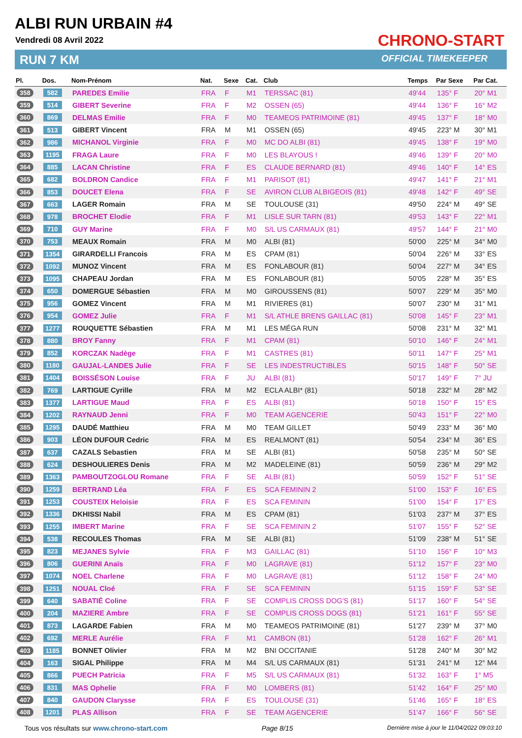ALBI RUN URBAIN #4
Vendredi 08 Avril 2022
RUN 7 KM
CHRONO-START
OFFICIAL TIMEKEEPER
| Pl. | Dos. | Nom-Prénom | Nat. | Sexe | Cat. | Club | Temps | Par Sexe | Par Cat. |
| --- | --- | --- | --- | --- | --- | --- | --- | --- | --- |
| 358 | 582 | PAREDES Emilie | FRA | F | M1 | TERSSAC (81) | 49'44 | 135° F | 20° M1 |
| 359 | 514 | GIBERT Severine | FRA | F | M2 | OSSEN (65) | 49'44 | 136° F | 16° M2 |
| 360 | 869 | DELMAS Emilie | FRA | F | M0 | TEAMEOS PATRIMOINE (81) | 49'45 | 137° F | 18° M0 |
| 361 | 513 | GIBERT Vincent | FRA | M | M1 | OSSEN (65) | 49'45 | 223° M | 30° M1 |
| 362 | 986 | MICHANOL Virginie | FRA | F | M0 | MC DO ALBI (81) | 49'45 | 138° F | 19° M0 |
| 363 | 1195 | FRAGA Laure | FRA | F | M0 | LES BLAYOUS ! | 49'46 | 139° F | 20° M0 |
| 364 | 885 | LACAN Christine | FRA | F | ES | CLAUDE BERNARD (81) | 49'46 | 140° F | 14° ES |
| 365 | 682 | BOLDRON Candice | FRA | F | M1 | PARISOT (81) | 49'47 | 141° F | 21° M1 |
| 366 | 853 | DOUCET Elena | FRA | F | SE | AVIRON CLUB ALBIGEOIS (81) | 49'48 | 142° F | 49° SE |
| 367 | 663 | LAGER Romain | FRA | M | SE | TOULOUSE (31) | 49'50 | 224° M | 49° SE |
| 368 | 978 | BROCHET Elodie | FRA | F | M1 | LISLE SUR TARN (81) | 49'53 | 143° F | 22° M1 |
| 369 | 710 | GUY Marine | FRA | F | M0 | S/L US CARMAUX (81) | 49'57 | 144° F | 21° M0 |
| 370 | 753 | MEAUX Romain | FRA | M | M0 | ALBI (81) | 50'00 | 225° M | 34° M0 |
| 371 | 1354 | GIRARDELLI Francois | FRA | M | ES | CPAM (81) | 50'04 | 226° M | 33° ES |
| 372 | 1092 | MUNOZ Vincent | FRA | M | ES | FONLABOUR (81) | 50'04 | 227° M | 34° ES |
| 373 | 1095 | CHAPEAU Jordan | FRA | M | ES | FONLABOUR (81) | 50'05 | 228° M | 35° ES |
| 374 | 650 | DOMERGUE Sébastien | FRA | M | M0 | GIROUSSENS (81) | 50'07 | 229° M | 35° M0 |
| 375 | 956 | GOMEZ Vincent | FRA | M | M1 | RIVIERES (81) | 50'07 | 230° M | 31° M1 |
| 376 | 954 | GOMEZ Julie | FRA | F | M1 | S/L ATHLE BRENS GAILLAC (81) | 50'08 | 145° F | 23° M1 |
| 377 | 1277 | ROUQUETTE Sébastien | FRA | M | M1 | LES MÉGA RUN | 50'08 | 231° M | 32° M1 |
| 378 | 880 | BROY Fanny | FRA | F | M1 | CPAM (81) | 50'10 | 146° F | 24° M1 |
| 379 | 852 | KORCZAK Nadège | FRA | F | M1 | CASTRES (81) | 50'11 | 147° F | 25° M1 |
| 380 | 1180 | GAUJAL-LANDES Julie | FRA | F | SE | LES INDESTRUCTIBLES | 50'15 | 148° F | 50° SE |
| 381 | 1404 | BOISSÉSON Louise | FRA | F | JU | ALBI (81) | 50'17 | 149° F | 7° JU |
| 382 | 769 | LARTIGUE Cyrille | FRA | M | M2 | ECLA ALBI* (81) | 50'18 | 232° M | 28° M2 |
| 383 | 1377 | LARTIGUE Maud | FRA | F | ES | ALBI (81) | 50'18 | 150° F | 15° ES |
| 384 | 1202 | RAYNAUD Jenni | FRA | F | M0 | TEAM AGENCERIE | 50'43 | 151° F | 22° M0 |
| 385 | 1295 | DAUDÉ Matthieu | FRA | M | M0 | TEAM GILLET | 50'49 | 233° M | 36° M0 |
| 386 | 903 | LÉON DUFOUR Cedric | FRA | M | ES | REALMONT (81) | 50'54 | 234° M | 36° ES |
| 387 | 637 | CAZALS Sebastien | FRA | M | SE | ALBI (81) | 50'58 | 235° M | 50° SE |
| 388 | 624 | DESHOULIERES Denis | FRA | M | M2 | MADELEINE (81) | 50'59 | 236° M | 29° M2 |
| 389 | 1363 | PAMBOUTZOGLOU Romane | FRA | F | SE | ALBI (81) | 50'59 | 152° F | 51° SE |
| 390 | 1259 | BERTRAND Léa | FRA | F | ES | SCA FEMININ 2 | 51'00 | 153° F | 16° ES |
| 391 | 1253 | COUSTEIX Heloisie | FRA | F | ES | SCA FEMININ | 51'00 | 154° F | 17° ES |
| 392 | 1336 | DKHISSI Nabil | FRA | M | ES | CPAM (81) | 51'03 | 237° M | 37° ES |
| 393 | 1255 | IMBERT Marine | FRA | F | SE | SCA FEMININ 2 | 51'07 | 155° F | 52° SE |
| 394 | 538 | RECOULES Thomas | FRA | M | SE | ALBI (81) | 51'09 | 238° M | 51° SE |
| 395 | 823 | MEJANES Sylvie | FRA | F | M3 | GAILLAC (81) | 51'10 | 156° F | 10° M3 |
| 396 | 806 | GUERINI Anaïs | FRA | F | M0 | LAGRAVE (81) | 51'12 | 157° F | 23° M0 |
| 397 | 1074 | NOEL Charlene | FRA | F | M0 | LAGRAVE (81) | 51'12 | 158° F | 24° M0 |
| 398 | 1251 | NOUAL Cloé | FRA | F | SE | SCA FEMININ | 51'15 | 159° F | 53° SE |
| 399 | 640 | SABATIÉ Coline | FRA | F | SE | COMPLIS CROSS DOG'S (81) | 51'17 | 160° F | 54° SE |
| 400 | 204 | MAZIERE Ambre | FRA | F | SE | COMPLIS CROSS DOGS (81) | 51'21 | 161° F | 55° SE |
| 401 | 873 | LAGARDE Fabien | FRA | M | M0 | TEAMEOS PATRIMOINE (81) | 51'27 | 239° M | 37° M0 |
| 402 | 692 | MERLE Aurélie | FRA | F | M1 | CAMBON (81) | 51'28 | 162° F | 26° M1 |
| 403 | 1185 | BONNET Olivier | FRA | M | M2 | BNI OCCITANIE | 51'28 | 240° M | 30° M2 |
| 404 | 163 | SIGAL Philippe | FRA | M | M4 | S/L US CARMAUX (81) | 51'31 | 241° M | 12° M4 |
| 405 | 866 | PUECH Patricia | FRA | F | M5 | S/L US CARMAUX (81) | 51'32 | 163° F | 1° M5 |
| 406 | 831 | MAS Ophelie | FRA | F | M0 | LOMBERS (81) | 51'42 | 164° F | 25° M0 |
| 407 | 840 | GAUDON Clarysse | FRA | F | ES | TOULOUSE (31) | 51'46 | 165° F | 18° ES |
| 408 | 1201 | PLAS Allison | FRA | F | SE | TEAM AGENCERIE | 51'47 | 166° F | 56° SE |
Tous vos résultats sur www.chrono-start.com Page 8/15 Dernière mise à jour le 11/04/2022 09:03:10